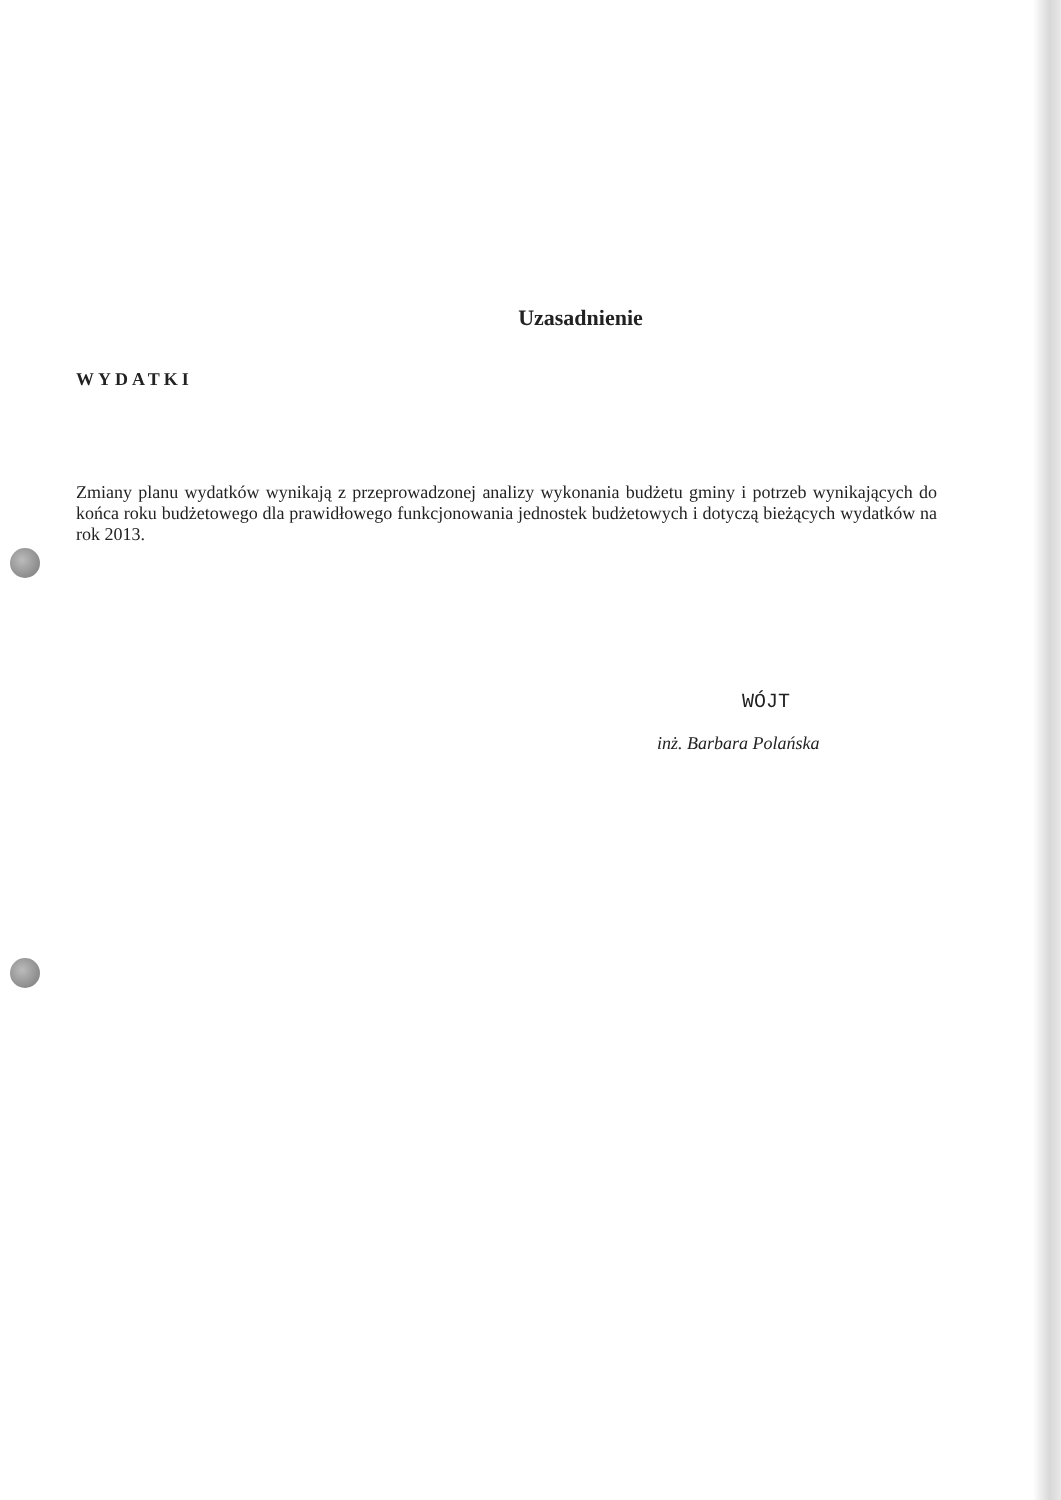Uzasadnienie
WYDATKI
Zmiany planu wydatków wynikają z przeprowadzonej analizy wykonania budżetu gminy i potrzeb wynikających do końca roku budżetowego dla prawidłowego funkcjonowania jednostek budżetowych i dotyczą bieżących wydatków na rok 2013.
WÓJT
inż. Barbara Polańska